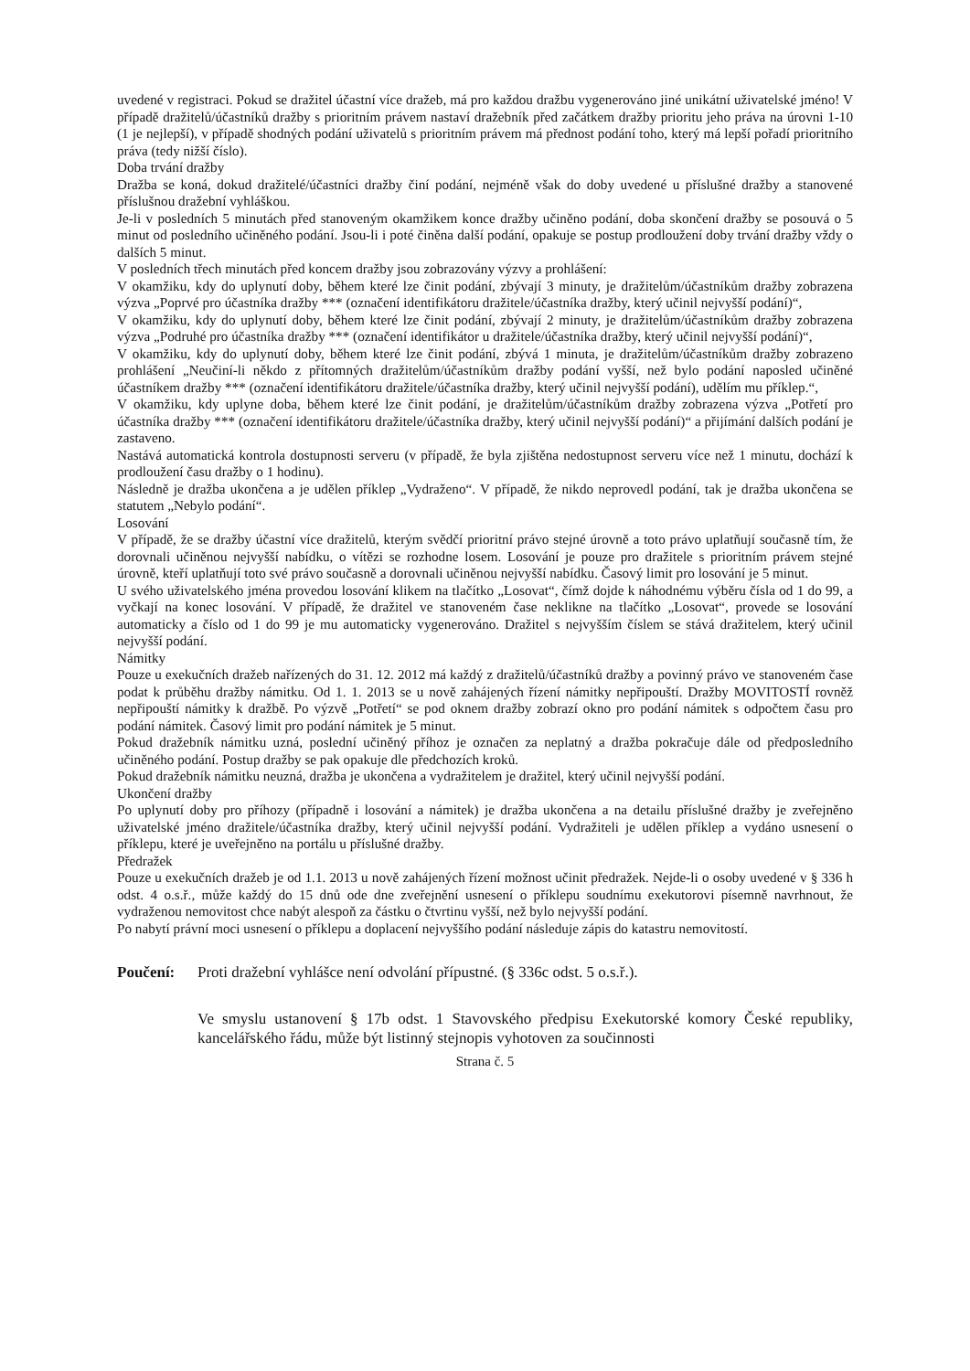uvedené v registraci. Pokud se dražitel účastní více dražeb, má pro každou dražbu vygenerováno jiné unikátní uživatelské jméno! V případě dražitelů/účastníků dražby s prioritním právem nastaví dražebník před začátkem dražby prioritu jeho práva na úrovni 1-10 (1 je nejlepší), v případě shodných podání uživatelů s prioritním právem má přednost podání toho, který má lepší pořadí prioritního práva (tedy nižší číslo).
Doba trvání dražby
Dražba se koná, dokud dražitelé/účastníci dražby činí podání, nejméně však do doby uvedené u příslušné dražby a stanovené příslušnou dražební vyhláškou.
Je-li v posledních 5 minutách před stanoveným okamžikem konce dražby učiněno podání, doba skončení dražby se posouvá o 5 minut od posledního učiněného podání. Jsou-li i poté činěna další podání, opakuje se postup prodloužení doby trvání dražby vždy o dalších 5 minut.
V posledních třech minutách před koncem dražby jsou zobrazovány výzvy a prohlášení:
V okamžiku, kdy do uplynutí doby, během které lze činit podání, zbývají 3 minuty, je dražitelům/účastníkům dražby zobrazena výzva „Poprvé pro účastníka dražby *** (označení identifikátoru dražitele/účastníka dražby, který učinil nejvyšší podání)“,
V okamžiku, kdy do uplynutí doby, během které lze činit podání, zbývají 2 minuty, je dražitelům/účastníkům dražby zobrazena výzva „Podruhé pro účastníka dražby *** (označení identifikátor u dražitele/účastníka dražby, který učinil nejvyšší podání)“,
V okamžiku, kdy do uplynutí doby, během které lze činit podání, zbývá 1 minuta, je dražitelům/účastníkům dražby zobrazeno prohlášení „Neučiní-li někdo z přítomných dražitelům/účastníkům dražby podání vyšší, než bylo podání naposled učiněné účastníkem dražby *** (označení identifikátoru dražitele/účastníka dražby, který učinil nejvyšší podání), udělím mu příklep.“,
V okamžiku, kdy uplyne doba, během které lze činit podání, je dražitelům/účastníkům dražby zobrazena výzva „Potřetí pro účastníka dražby *** (označení identifikátoru dražitele/účastníka dražby, který učinil nejvyšší podání)“ a přijímání dalších podání je zastaveno.
Nastává automatická kontrola dostupnosti serveru (v případě, že byla zjištěna nedostupnost serveru více než 1 minutu, dochází k prodloužení času dražby o 1 hodinu).
Následně je dražba ukončena a je udělen příklep „Vydraženo“. V případě, že nikdo neprovedl podání, tak je dražba ukončena se statutem „Nebylo podání“.
Losování
V případě, že se dražby účastní více dražitelů, kterým svědčí prioritní právo stejné úrovně a toto právo uplatňují současně tím, že dorovnali učiněnou nejvyšší nabídku, o vítězi se rozhodne losem. Losování je pouze pro dražitele s prioritním právem stejné úrovně, kteří uplatňují toto své právo současně a dorovnali učiněnou nejvyšší nabídku. Časový limit pro losování je 5 minut.
U svého uživatelského jména provedou losování klikem na tlačítko „Losovat“, čímž dojde k náhodnému výběru čísla od 1 do 99, a vyčkají na konec losování. V případě, že dražitel ve stanoveném čase neklikne na tlačítko „Losovat“, provede se losování automaticky a číslo od 1 do 99 je mu automaticky vygenerováno. Dražitel s nejvyšším číslem se stává dražitelem, který učinil nejvyšší podání.
Námitky
Pouze u exekučních dražeb nařízených do 31. 12. 2012 má každý z dražitelů/účastníků dražby a povinný právo ve stanoveném čase podat k průběhu dražby námitku. Od 1. 1. 2013 se u nově zahájených řízení námitky nepřipouští. Dražby MOVITOSTÍ rovněž nepřipouští námitky k dražbě. Po výzvě „Potřetí“ se pod oknem dražby zobrazí okno pro podání námitek s odpočtem času pro podání námitek. Časový limit pro podání námitek je 5 minut.
Pokud dražebník námitku uzná, poslední učiněný příhoz je označen za neplatný a dražba pokračuje dále od předposledního učiněného podání. Postup dražby se pak opakuje dle předchozích kroků.
Pokud dražebník námitku neuzná, dražba je ukončena a vydražitelem je dražitel, který učinil nejvyšší podání.
Ukončení dražby
Po uplynutí doby pro příhozy (případně i losování a námitek) je dražba ukončena a na detailu příslušné dražby je zveřejněno uživatelské jméno dražitele/účastníka dražby, který učinil nejvyšší podání. Vydražiteli je udělen příklep a vydáno usnesení o příklepu, které je uveřejněno na portálu u příslušné dražby.
Předražek
Pouze u exekučních dražeb je od 1.1. 2013 u nově zahájených řízení možnost učinit předražek. Nejde-li o osoby uvedené v § 336 h odst. 4 o.s.ř., může každý do 15 dnů ode dne zveřejnění usnesení o příklepu soudnímu exekutorovi písemně navrhnout, že vydraženou nemovitost chce nabýt alespoň za částku o čtvrtinu vyšší, než bylo nejvyšší podání.
Po nabytí právní moci usnesení o příklepu a doplacení nejvyššího podání následuje zápis do katastru nemovitostí.
Poučení: Proti dražební vyhlášce není odvolání přípustné. (§ 336c odst. 5 o.s.ř.).
Ve smyslu ustanovení § 17b odst. 1 Stavovského předpisu Exekutorské komory České republiky, kancelářského řádu, může být listinný stejnopis vyhotoven za součinnosti
Strana č. 5